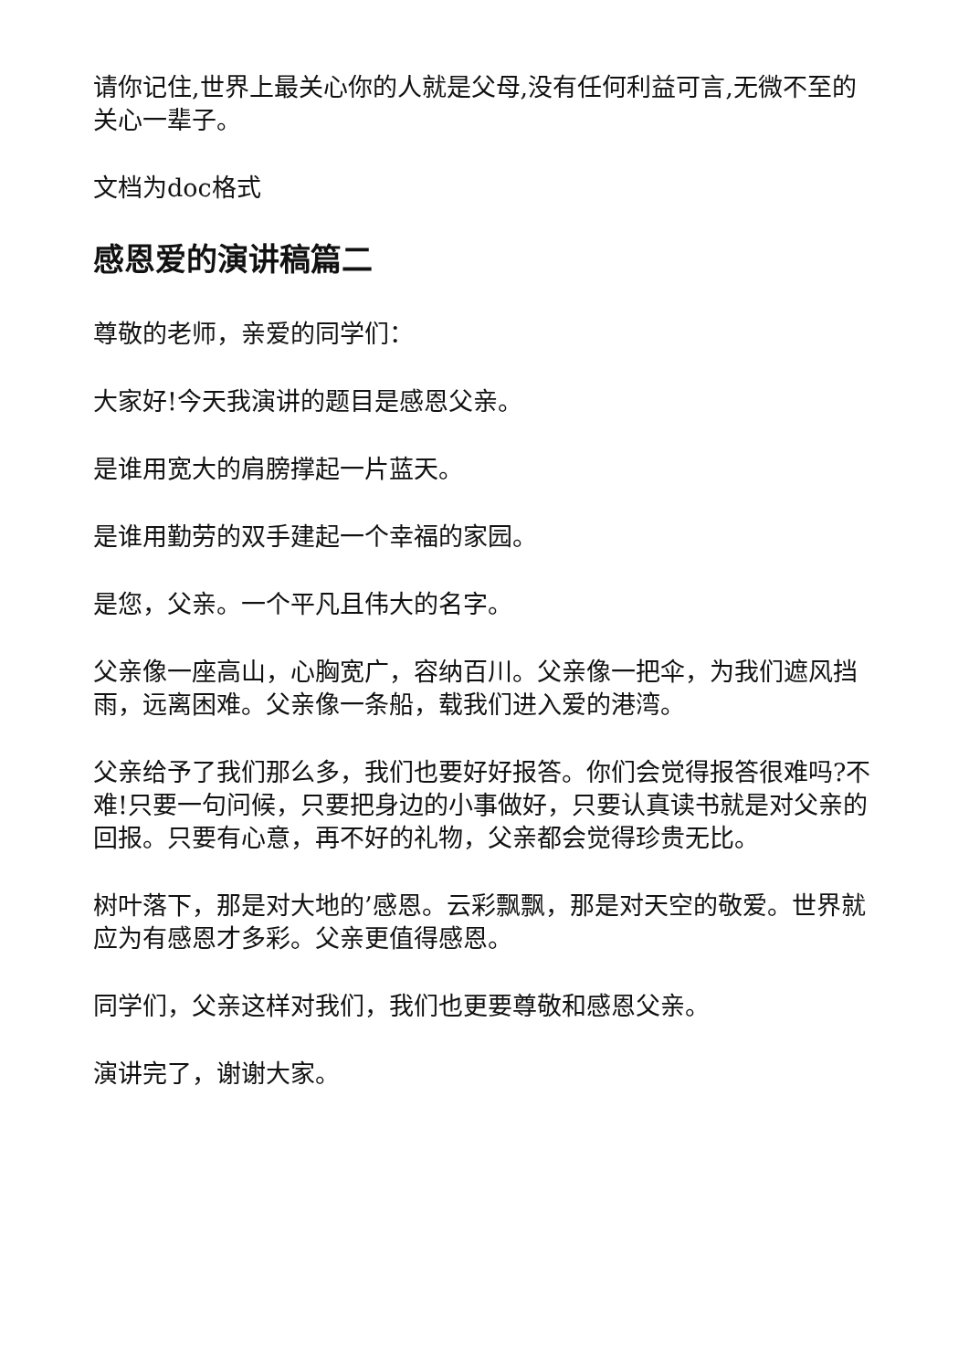请你记住,世界上最关心你的人就是父母,没有任何利益可言,无微不至的关心一辈子。
文档为doc格式
感恩爱的演讲稿篇二
尊敬的老师，亲爱的同学们：
大家好!今天我演讲的题目是感恩父亲。
是谁用宽大的肩膀撑起一片蓝天。
是谁用勤劳的双手建起一个幸福的家园。
是您，父亲。一个平凡且伟大的名字。
父亲像一座高山，心胸宽广，容纳百川。父亲像一把伞，为我们遮风挡雨，远离困难。父亲像一条船，载我们进入爱的港湾。
父亲给予了我们那么多，我们也要好好报答。你们会觉得报答很难吗?不难!只要一句问候，只要把身边的小事做好，只要认真读书就是对父亲的回报。只要有心意，再不好的礼物，父亲都会觉得珍贵无比。
树叶落下，那是对大地的’感恩。云彩飘飘，那是对天空的敬爱。世界就应为有感恩才多彩。父亲更值得感恩。
同学们，父亲这样对我们，我们也更要尊敬和感恩父亲。
演讲完了，谢谢大家。